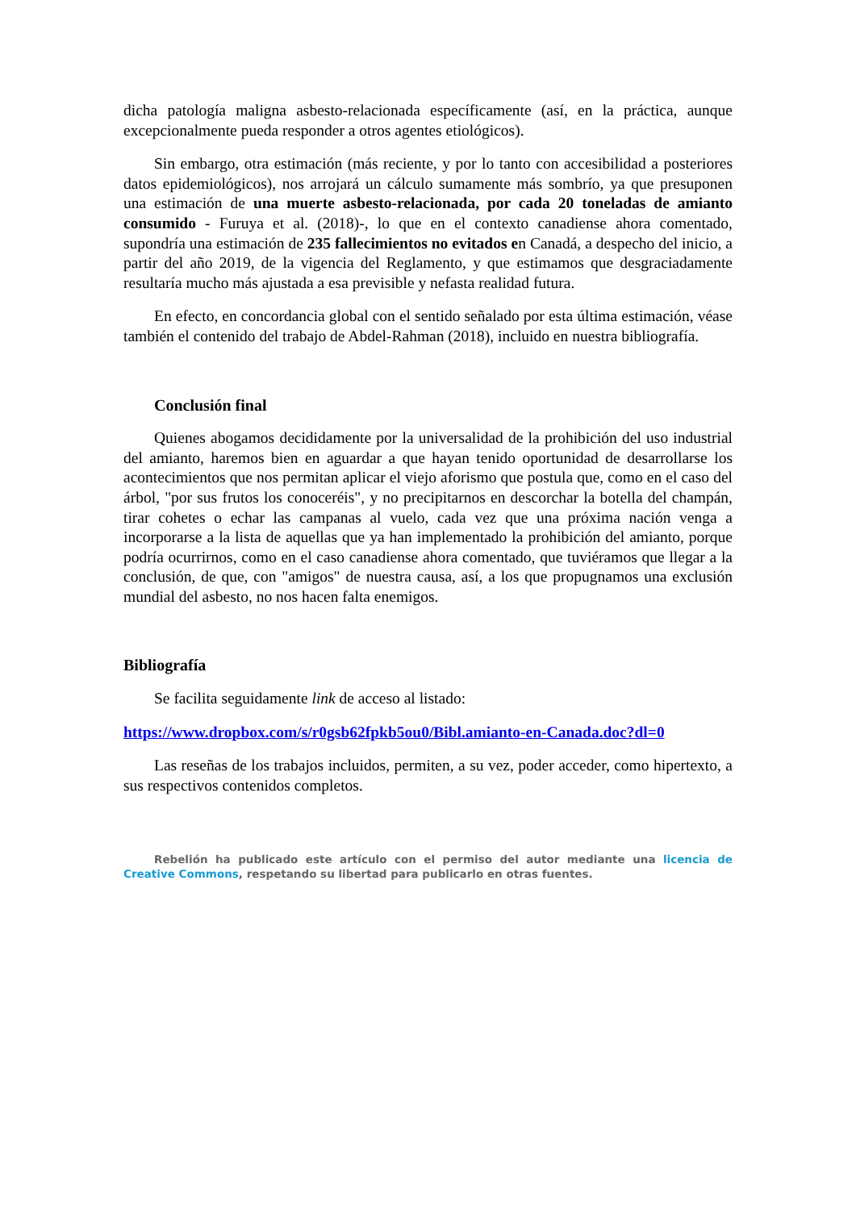dicha patología maligna asbesto-relacionada específicamente (así, en la práctica, aunque excepcionalmente pueda responder a otros agentes etiológicos).
Sin embargo, otra estimación (más reciente, y por lo tanto con accesibilidad a posteriores datos epidemiológicos), nos arrojará un cálculo sumamente más sombrío, ya que presuponen una estimación de una muerte asbesto-relacionada, por cada 20 toneladas de amianto consumido - Furuya et al. (2018)-, lo que en el contexto canadiense ahora comentado, supondría una estimación de 235 fallecimientos no evitados en Canadá, a despecho del inicio, a partir del año 2019, de la vigencia del Reglamento, y que estimamos que desgraciadamente resultaría mucho más ajustada a esa previsible y nefasta realidad futura.
En efecto, en concordancia global con el sentido señalado por esta última estimación, véase también el contenido del trabajo de Abdel-Rahman (2018), incluido en nuestra bibliografía.
Conclusión final
Quienes abogamos decididamente por la universalidad de la prohibición del uso industrial del amianto, haremos bien en aguardar a que hayan tenido oportunidad de desarrollarse los acontecimientos que nos permitan aplicar el viejo aforismo que postula que, como en el caso del árbol, "por sus frutos los conoceréis", y no precipitarnos en descorchar la botella del champán, tirar cohetes o echar las campanas al vuelo, cada vez que una próxima nación venga a incorporarse a la lista de aquellas que ya han implementado la prohibición del amianto, porque podría ocurrirnos, como en el caso canadiense ahora comentado, que tuviéramos que llegar a la conclusión, de que, con "amigos" de nuestra causa, así, a los que propugnamos una exclusión mundial del asbesto, no nos hacen falta enemigos.
Bibliografía
Se facilita seguidamente link de acceso al listado:
https://www.dropbox.com/s/r0gsb62fpkb5ou0/Bibl.amianto-en-Canada.doc?dl=0
Las reseñas de los trabajos incluidos, permiten, a su vez, poder acceder, como hipertexto, a sus respectivos contenidos completos.
Rebelión ha publicado este artículo con el permiso del autor mediante una licencia de Creative Commons, respetando su libertad para publicarlo en otras fuentes.